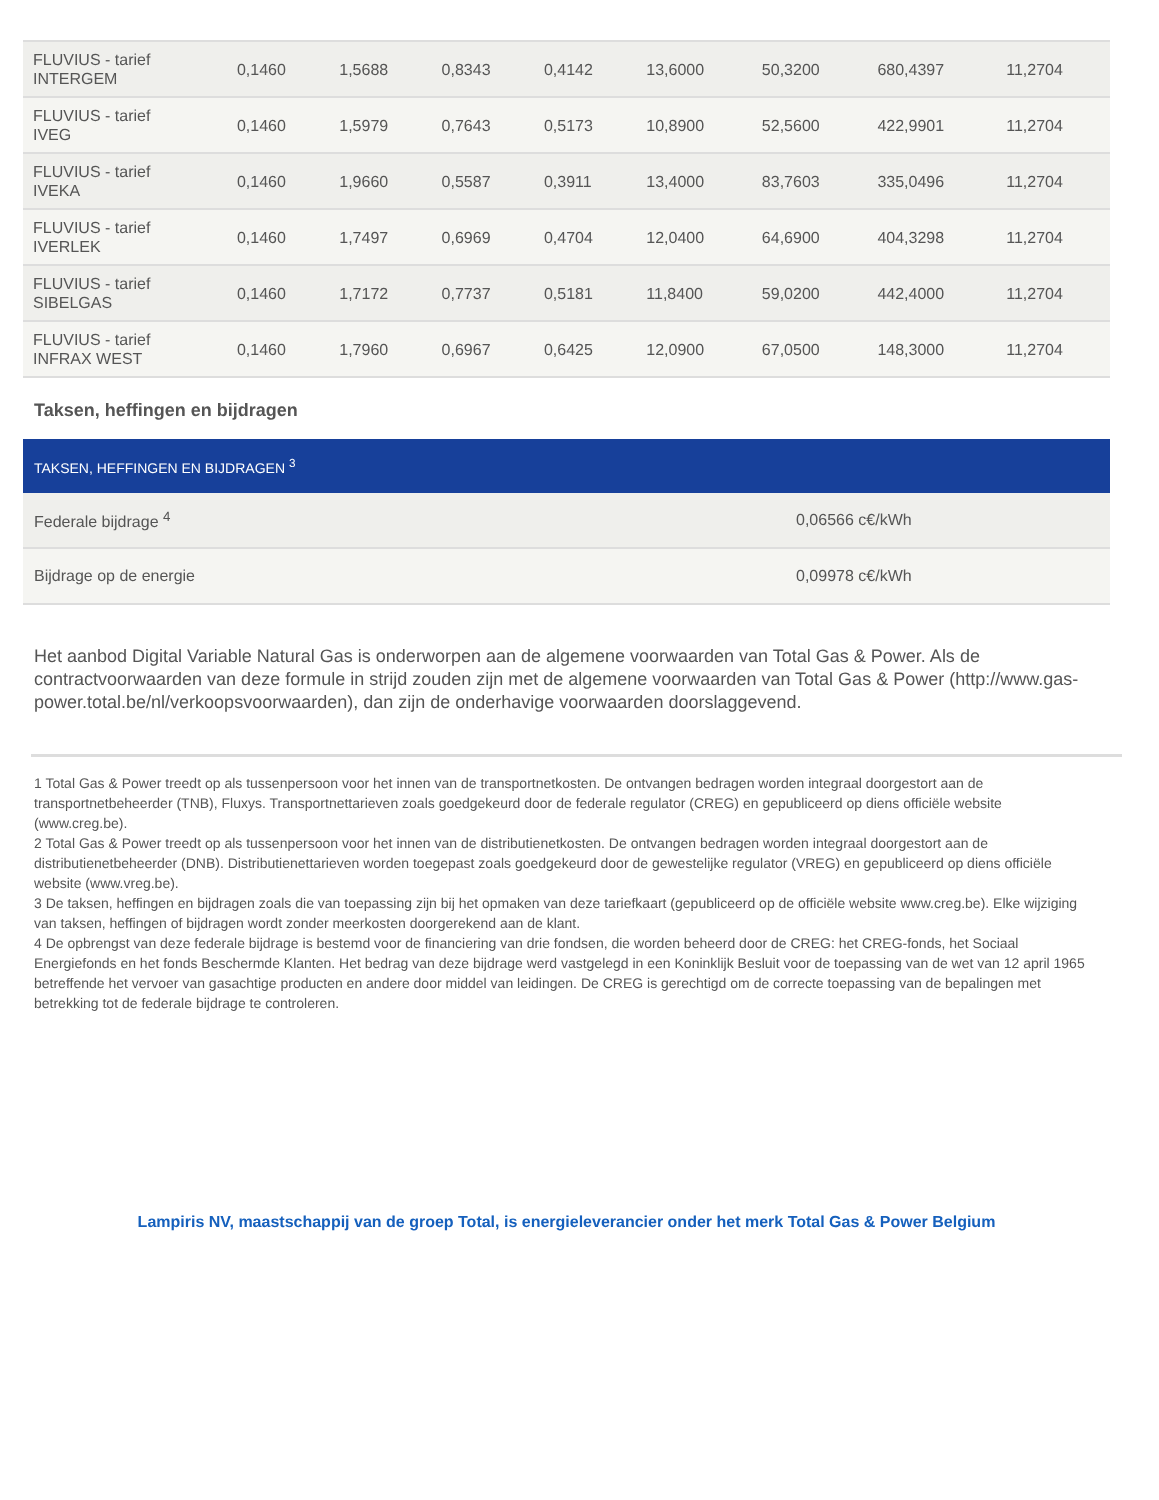| FLUVIUS - tarief INTERGEM | 0,1460 | 1,5688 | 0,8343 | 0,4142 | 13,6000 | 50,3200 | 680,4397 | 11,2704 |
| FLUVIUS - tarief IVEG | 0,1460 | 1,5979 | 0,7643 | 0,5173 | 10,8900 | 52,5600 | 422,9901 | 11,2704 |
| FLUVIUS - tarief IVEKA | 0,1460 | 1,9660 | 0,5587 | 0,3911 | 13,4000 | 83,7603 | 335,0496 | 11,2704 |
| FLUVIUS - tarief IVERLEK | 0,1460 | 1,7497 | 0,6969 | 0,4704 | 12,0400 | 64,6900 | 404,3298 | 11,2704 |
| FLUVIUS - tarief SIBELGAS | 0,1460 | 1,7172 | 0,7737 | 0,5181 | 11,8400 | 59,0200 | 442,4000 | 11,2704 |
| FLUVIUS - tarief INFRAX WEST | 0,1460 | 1,7960 | 0,6967 | 0,6425 | 12,0900 | 67,0500 | 148,3000 | 11,2704 |
Taksen, heffingen en bijdragen
| TAKSEN, HEFFINGEN EN BIJDRAGEN <sup>3</sup> | |
| --- | --- |
| Federale bijdrage <sup>4</sup> | 0,06566 c€/kWh |
| Bijdrage op de energie | 0,09978 c€/kWh |
Het aanbod Digital Variable Natural Gas is onderworpen aan de algemene voorwaarden van Total Gas & Power. Als de contractvoorwaarden van deze formule in strijd zouden zijn met de algemene voorwaarden van Total Gas & Power (http://www.gas-power.total.be/nl/verkoopsvoorwaarden), dan zijn de onderhavige voorwaarden doorslaggevend.
1 Total Gas & Power treedt op als tussenpersoon voor het innen van de transportnetkosten. De ontvangen bedragen worden integraal doorgestort aan de transportnetbeheerder (TNB), Fluxys. Transportnettarieven zoals goedgekeurd door de federale regulator (CREG) en gepubliceerd op diens officiële website (www.creg.be).
2 Total Gas & Power treedt op als tussenpersoon voor het innen van de distributienetkosten. De ontvangen bedragen worden integraal doorgestort aan de distributienetbeheerder (DNB). Distributienettarieven worden toegepast zoals goedgekeurd door de gewestelijke regulator (VREG) en gepubliceerd op diens officiële
website (www.vreg.be).
3 De taksen, heffingen en bijdragen zoals die van toepassing zijn bij het opmaken van deze tariefkaart (gepubliceerd op de officiële website www.creg.be). Elke wijziging van taksen, heffingen of bijdragen wordt zonder meerkosten doorgerekend aan de klant.
4 De opbrengst van deze federale bijdrage is bestemd voor de financiering van drie fondsen, die worden beheerd door de CREG: het CREG-fonds, het Sociaal Energiefonds en het fonds Beschermde Klanten. Het bedrag van deze bijdrage werd vastgelegd in een Koninklijk Besluit voor de toepassing van de wet van 12 april 1965 betreffende het vervoer van gasachtige producten en andere door middel van leidingen. De CREG is gerechtigd om de correcte toepassing van de bepalingen met betrekking tot de federale bijdrage te controleren.
Lampiris NV, maastschappij van de groep Total, is energieleverancier onder het merk Total Gas & Power Belgium